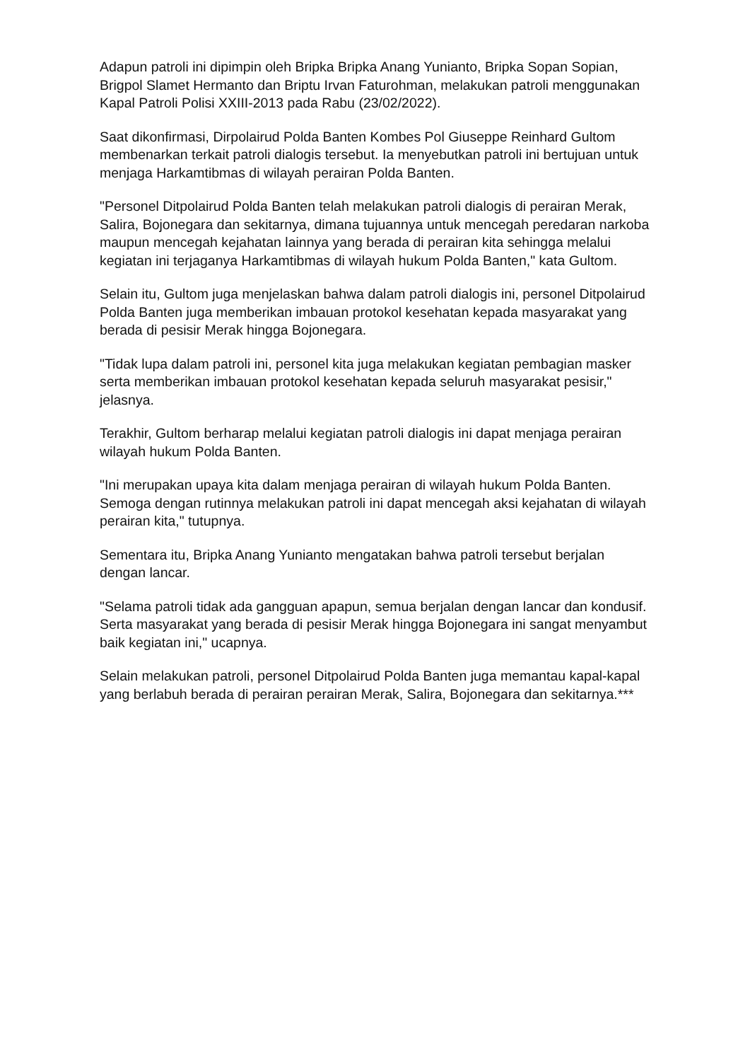Adapun patroli ini dipimpin oleh Bripka Bripka Anang Yunianto, Bripka Sopan Sopian, Brigpol Slamet Hermanto dan Briptu Irvan Faturohman, melakukan patroli menggunakan Kapal Patroli Polisi XXIII-2013 pada Rabu (23/02/2022).
Saat dikonfirmasi, Dirpolairud Polda Banten Kombes Pol Giuseppe Reinhard Gultom membenarkan terkait patroli dialogis tersebut. Ia menyebutkan patroli ini bertujuan untuk menjaga Harkamtibmas di wilayah perairan Polda Banten.
"Personel Ditpolairud Polda Banten telah melakukan patroli dialogis di perairan Merak, Salira, Bojonegara dan sekitarnya, dimana tujuannya untuk mencegah peredaran narkoba maupun mencegah kejahatan lainnya yang berada di perairan kita sehingga melalui kegiatan ini terjaganya Harkamtibmas di wilayah hukum Polda Banten," kata Gultom.
Selain itu, Gultom juga menjelaskan bahwa dalam patroli dialogis ini, personel Ditpolairud Polda Banten juga memberikan imbauan protokol kesehatan kepada masyarakat yang berada di pesisir Merak hingga Bojonegara.
"Tidak lupa dalam patroli ini, personel kita juga melakukan kegiatan pembagian masker serta memberikan imbauan protokol kesehatan kepada seluruh masyarakat pesisir," jelasnya.
Terakhir, Gultom berharap melalui kegiatan patroli dialogis ini dapat menjaga perairan wilayah hukum Polda Banten.
"Ini merupakan upaya kita dalam menjaga perairan di wilayah hukum Polda Banten. Semoga dengan rutinnya melakukan patroli ini dapat mencegah aksi kejahatan di wilayah perairan kita," tutupnya.
Sementara itu, Bripka Anang Yunianto mengatakan bahwa patroli tersebut berjalan dengan lancar.
"Selama patroli tidak ada gangguan apapun, semua berjalan dengan lancar dan kondusif. Serta masyarakat yang berada di pesisir Merak hingga Bojonegara ini sangat menyambut baik kegiatan ini," ucapnya.
Selain melakukan patroli, personel Ditpolairud Polda Banten juga memantau kapal-kapal yang berlabuh berada di perairan perairan Merak, Salira, Bojonegara dan sekitarnya.***